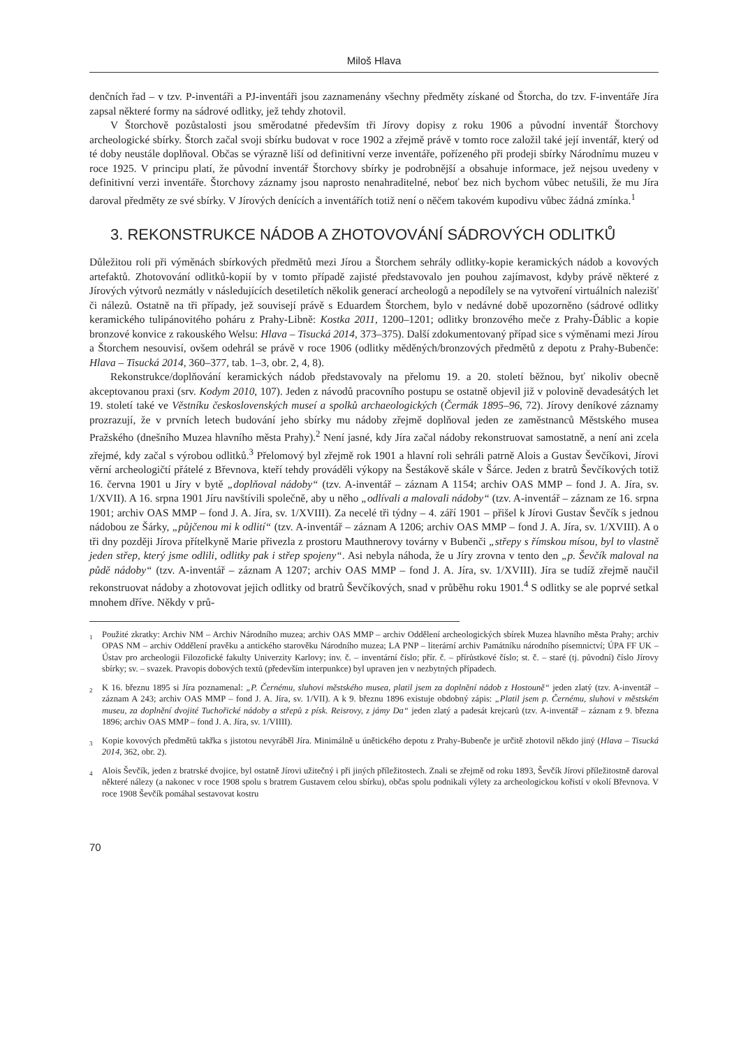Miloš Hlava
denčních řad – v tzv. P-inventáři a PJ-inventáři jsou zaznamenány všechny předměty získané od Štorcha, do tzv. F-inventáře Jíra zapsal některé formy na sádrové odlitky, jež tehdy zhotovil.
V Štorchově pozůstalosti jsou směrodatné především tři Jírovy dopisy z roku 1906 a původní inventář Štorchovy archeologické sbírky. Štorch začal svoji sbírku budovat v roce 1902 a zřejmě právě v tomto roce založil také její inventář, který od té doby neustále doplňoval. Občas se výrazně liší od definitivní verze inventáře, pořízeného při prodeji sbírky Národnímu muzeu v roce 1925. V principu platí, že původní inventář Štorchovy sbírky je podrobnější a obsahuje informace, jež nejsou uvedeny v definitivní verzi inventáře. Štorchovy záznamy jsou naprosto nenahraditelné, neboť bez nich bychom vůbec netušili, že mu Jíra daroval předměty ze své sbírky. V Jírových denících a inventářích totiž není o něčem takovém kupodivu vůbec žádná zmínka.<sup>1</sup>
3. REKONSTRUKCE NÁDOB A ZHOTOVOVÁNÍ SÁDROVÝCH ODLITKŮ
Důležitou roli při výměnách sbírkových předmětů mezi Jírou a Štorchem sehrály odlitky-kopie keramických nádob a kovových artefaktů. Zhotovování odlitků-kopií by v tomto případě zajisté představovalo jen pouhou zajímavost, kdyby právě některé z Jírových výtvorů nezmátly v následujících desetiletích několik generací archeologů a nepodílely se na vytvoření virtuálních nalezišť či nálezů. Ostatně na tři případy, jež souvisejí právě s Eduardem Štorchem, bylo v nedávné době upozorněno (sádrové odlitky keramického tulipánovitého poháru z Prahy-Libně: Kostka 2011, 1200–1201; odlitky bronzového meče z Prahy-Ďáblic a kopie bronzové konvice z rakouského Welsu: Hlava – Tisucká 2014, 373–375). Další zdokumentovaný případ sice s výměnami mezi Jírou a Štorchem nesouvisí, ovšem odehrál se právě v roce 1906 (odlitky měděných/bronzových předmětů z depotu z Prahy-Bubenče: Hlava – Tisucká 2014, 360–377, tab. 1–3, obr. 2, 4, 8).
Rekonstrukce/doplňování keramických nádob představovaly na přelomu 19. a 20. století běžnou, byť nikoliv obecně akceptovanou praxi (srv. Kodym 2010, 107). Jeden z návodů pracovního postupu se ostatně objevil již v polovině devadesátých let 19. století také ve Věstníku československých museí a spolků archaeologických (Čermák 1895–96, 72). Jírovy deníkové záznamy prozrazují, že v prvních letech budování jeho sbírky mu nádoby zřejmě doplňoval jeden ze zaměstnanců Městského musea Pražského (dnešního Muzea hlavního města Prahy).<sup>2</sup> Není jasné, kdy Jíra začal nádoby rekonstruovat samostatně, a není ani zcela zřejmé, kdy začal s výrobou odlitků.<sup>3</sup> Přelomový byl zřejmě rok 1901 a hlavní roli sehráli patrně Alois a Gustav Ševčíkovi, Jírovi věrní archeologičtí přátelé z Břevnova, kteří tehdy prováděli výkopy na Šestákově skále v Šárce. Jeden z bratrů Ševčíkových totiž 16. června 1901 u Jíry v bytě „doplňoval nádoby“ (tzv. A-inventář – záznam A 1154; archiv OAS MMP – fond J. A. Jíra, sv. 1/XVII). A 16. srpna 1901 Jíru navštívili společně, aby u něho „odlívali a malovali nádoby“ (tzv. A-inventář – záznam ze 16. srpna 1901; archiv OAS MMP – fond J. A. Jíra, sv. 1/XVIII). Za necelé tři týdny – 4. září 1901 – přišel k Jírovi Gustav Ševčík s jednou nádobou ze Šárky, „půjčenou mi k odlití“ (tzv. A-inventář – záznam A 1206; archiv OAS MMP – fond J. A. Jíra, sv. 1/XVIII). A o tři dny později Jírova přítelkyně Marie přivezla z prostoru Mauthnerovy továrny v Bubenči „střepy s římskou mísou, byl to vlastně jeden střep, který jsme odlili, odlitky pak i střep spojeny“. Asi nebyla náhoda, že u Jíry zrovna v tento den „p. Ševčík maloval na půdě nádoby“ (tzv. A-inventář – záznam A 1207; archiv OAS MMP – fond J. A. Jíra, sv. 1/XVIII). Jíra se tudíž zřejmě naučil rekonstruovat nádoby a zhotovovat jejich odlitky od bratrů Ševčíkových, snad v průběhu roku 1901.<sup>4</sup> S odlitky se ale poprvé setkal mnohem dříve. Někdy v prů-
<sup>1</sup> Použité zkratky: Archiv NM – Archiv Národního muzea; archiv OAS MMP – archiv Oddělení archeologických sbírek Muzea hlavního města Prahy; archiv OPAS NM – archiv Oddělení pravěku a antického starověku Národního muzea; LA PNP – literární archiv Památníku národního písemnictví; ÚPA FF UK – Ústav pro archeologii Filozofické fakulty Univerzity Karlovy; inv. č. – inventární číslo; přír. č. – přírůstkové číslo; st. č. – staré (tj. původní) číslo Jírovy sbírky; sv. – svazek. Pravopis dobových textů (především interpunkce) byl upraven jen v nezbytných případech.
<sup>2</sup> K 16. březnu 1895 si Jíra poznamenal: „P. Černému, sluhovi městského musea, platil jsem za doplnění nádob z Hostouně“ jeden zlatý (tzv. A-inventář – záznam A 243; archiv OAS MMP – fond J. A. Jíra, sv. 1/VII). A k 9. březnu 1896 existuje obdobný zápis: „Platil jsem p. Černému, sluhovi v městském museu, za doplnění dvojité Tuchořické nádoby a střepů z písk. Reisrovy, z jámy Da“ jeden zlatý a padesát krejcarů (tzv. A-inventář – záznam z 9. března 1896; archiv OAS MMP – fond J. A. Jíra, sv. 1/VIIII).
<sup>3</sup> Kopie kovových předmětů takřka s jistotou nevyráběl Jíra. Minimálně u únětického depotu z Prahy-Bubenče je určitě zhotovil někdo jiný (Hlava – Tisucká 2014, 362, obr. 2).
<sup>4</sup> Alois Ševčík, jeden z bratrské dvojice, byl ostatně Jírovi užitečný i při jiných příležitostech. Znali se zřejmě od roku 1893, Ševčík Jírovi příležitostně daroval některé nálezy (a nakonec v roce 1908 spolu s bratrem Gustavem celou sbírku), občas spolu podnikali výlety za archeologickou kořistí v okolí Břevnova. V roce 1908 Ševčík pomáhal sestavovat kostru
70